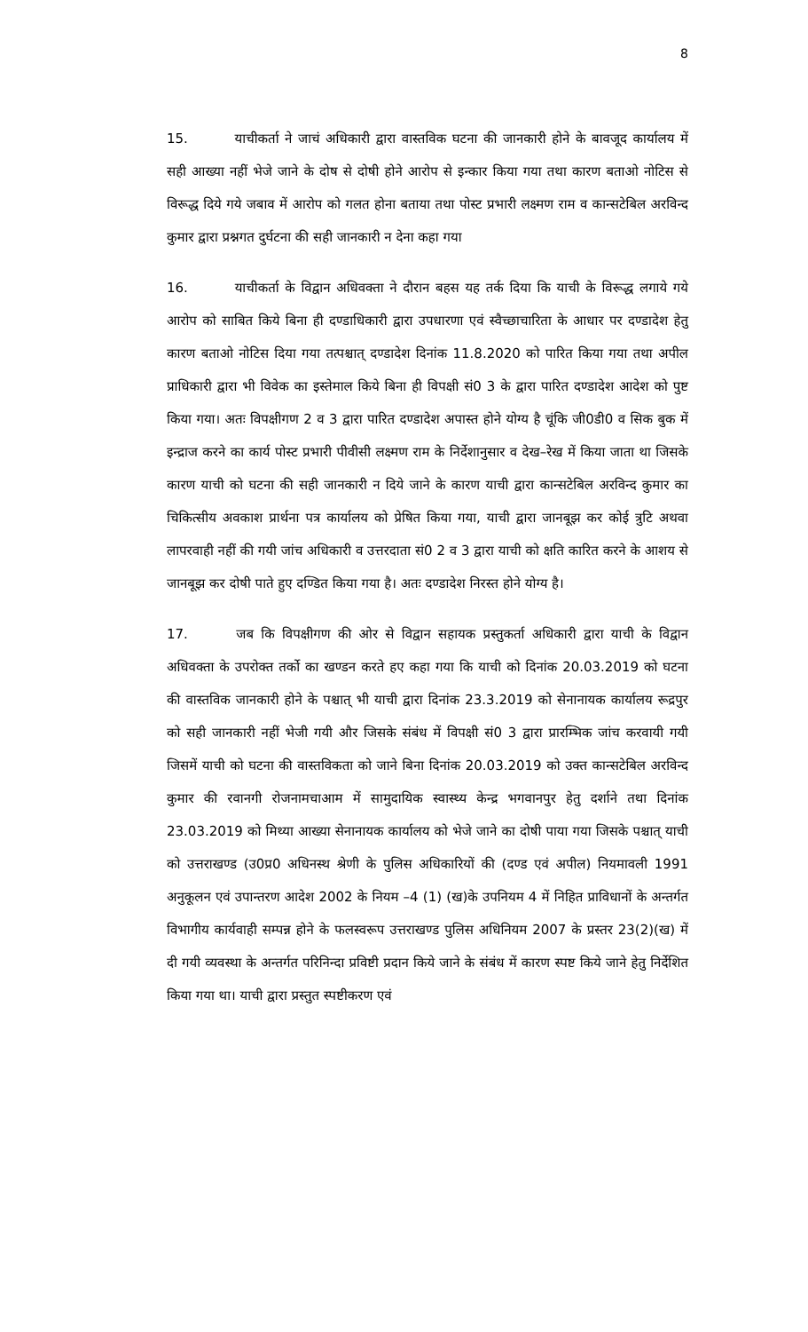8
15. याचीकर्ता ने जाचं अधिकारी द्वारा वास्तविक घटना की जानकारी होने के बावजूद कार्यालय में सही आख्या नहीं भेजे जाने के दोष से दोषी होने आरोप से इन्कार किया गया तथा कारण बताओ नोटिस से विरूद्ध दिये गये जबाव में आरोप को गलत होना बताया तथा पोस्ट प्रभारी लक्ष्मण राम व कान्सटेबिल अरविन्द कुमार द्वारा प्रश्नगत दुर्घटना की सही जानकारी न देना कहा गया
16. याचीकर्ता के विद्वान अधिवक्ता ने दौरान बहस यह तर्क दिया कि याची के विरूद्ध लगाये गये आरोप को साबित किये बिना ही दण्डाधिकारी द्वारा उपधारणा एवं स्वैच्छाचारिता के आधार पर दण्डादेश हेतु कारण बताओ नोटिस दिया गया तत्पश्चात् दण्डादेश दिनांक 11.8.2020 को पारित किया गया तथा अपील प्राधिकारी द्वारा भी विवेक का इस्तेमाल किये बिना ही विपक्षी सं0 3 के द्वारा पारित दण्डादेश आदेश को पुष्ट किया गया। अतः विपक्षीगण 2 व 3 द्वारा पारित दण्डादेश अपास्त होने योग्य है चूंकि जी0डी0 व सिक बुक में इन्द्राज करने का कार्य पोस्ट प्रभारी पीवीसी लक्ष्मण राम के निर्देशानुसार व देख–रेख में किया जाता था जिसके कारण याची को घटना की सही जानकारी न दिये जाने के कारण याची द्वारा कान्सटेबिल अरविन्द कुमार का चिकित्सीय अवकाश प्रार्थना पत्र कार्यालय को प्रेषित किया गया, याची द्वारा जानबूझ कर कोई त्रुटि अथवा लापरवाही नहीं की गयी जांच अधिकारी व उत्तरदाता सं0 2 व 3 द्वारा याची को क्षति कारित करने के आशय से जानबूझ कर दोषी पाते हुए दण्डित किया गया है। अतः दण्डादेश निरस्त होने योग्य है।
17. जब कि विपक्षीगण की ओर से विद्वान सहायक प्रस्तुकर्ता अधिकारी द्वारा याची के विद्वान अधिवक्ता के उपरोक्त तर्को का खण्डन करते हए कहा गया कि याची को दिनांक 20.03.2019 को घटना की वास्तविक जानकारी होने के पश्चात् भी याची द्वारा दिनांक 23.3.2019 को सेनानायक कार्यालय रूद्रपुर को सही जानकारी नहीं भेजी गयी और जिसके संबंध में विपक्षी सं0 3 द्वारा प्रारम्भिक जांच करवायी गयी जिसमें याची को घटना की वास्तविकता को जाने बिना दिनांक 20.03.2019 को उक्त कान्सटेबिल अरविन्द कुमार की रवानगी रोजनामचाआम में सामुदायिक स्वास्थ्य केन्द्र भगवानपुर हेतु दर्शाने तथा दिनांक 23.03.2019 को मिथ्या आख्या सेनानायक कार्यालय को भेजे जाने का दोषी पाया गया जिसके पश्चात् याची को उत्तराखण्ड (उ0प्र0 अधिनस्थ श्रेणी के पुलिस अधिकारियों की (दण्ड एवं अपील) नियमावली 1991 अनुकूलन एवं उपान्तरण आदेश 2002 के नियम –4 (1) (ख)के उपनियम 4 में निहित प्राविधानों के अन्तर्गत विभागीय कार्यवाही सम्पन्न होने के फलस्वरूप उत्तराखण्ड पुलिस अधिनियम 2007 के प्रस्तर 23(2)(ख) में दी गयी व्यवस्था के अन्तर्गत परिनिन्दा प्रविष्टी प्रदान किये जाने के संबंध में कारण स्पष्ट किये जाने हेतु निर्देशित किया गया था। याची द्वारा प्रस्तुत स्पष्टीकरण एवं